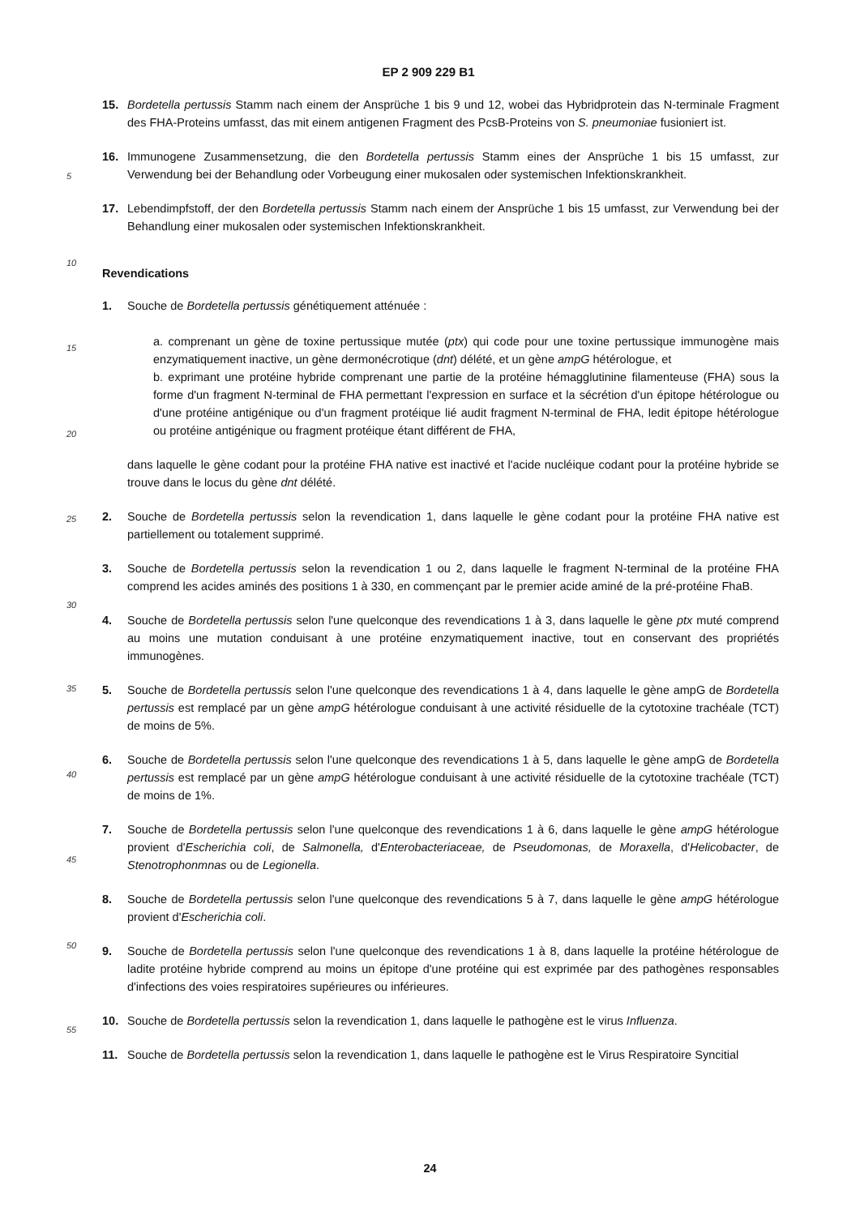EP 2 909 229 B1
15. Bordetella pertussis Stamm nach einem der Ansprüche 1 bis 9 und 12, wobei das Hybridprotein das N-terminale Fragment des FHA-Proteins umfasst, das mit einem antigenen Fragment des PcsB-Proteins von S. pneumoniae fusioniert ist.
16. Immunogene Zusammensetzung, die den Bordetella pertussis Stamm eines der Ansprüche 1 bis 15 umfasst, zur Verwendung bei der Behandlung oder Vorbeugung einer mukosalen oder systemischen Infektionskrankheit.
17. Lebendimpfstoff, der den Bordetella pertussis Stamm nach einem der Ansprüche 1 bis 15 umfasst, zur Verwendung bei der Behandlung einer mukosalen oder systemischen Infektionskrankheit.
Revendications
1. Souche de Bordetella pertussis génétiquement atténuée :
a. comprenant un gène de toxine pertussique mutée (ptx) qui code pour une toxine pertussique immunogène mais enzymatiquement inactive, un gène dermonécrotique (dnt) délété, et un gène ampG hétérologue, et
b. exprimant une protéine hybride comprenant une partie de la protéine hémagglutinine filamenteuse (FHA) sous la forme d'un fragment N-terminal de FHA permettant l'expression en surface et la sécrétion d'un épitope hétérologue ou d'une protéine antigénique ou d'un fragment protéique lié audit fragment N-terminal de FHA, ledit épitope hétérologue ou protéine antigénique ou fragment protéique étant différent de FHA,
dans laquelle le gène codant pour la protéine FHA native est inactivé et l'acide nucléique codant pour la protéine hybride se trouve dans le locus du gène dnt délété.
2. Souche de Bordetella pertussis selon la revendication 1, dans laquelle le gène codant pour la protéine FHA native est partiellement ou totalement supprimé.
3. Souche de Bordetella pertussis selon la revendication 1 ou 2, dans laquelle le fragment N-terminal de la protéine FHA comprend les acides aminés des positions 1 à 330, en commençant par le premier acide aminé de la pré-protéine FhaB.
4. Souche de Bordetella pertussis selon l'une quelconque des revendications 1 à 3, dans laquelle le gène ptx muté comprend au moins une mutation conduisant à une protéine enzymatiquement inactive, tout en conservant des propriétés immunogènes.
5. Souche de Bordetella pertussis selon l'une quelconque des revendications 1 à 4, dans laquelle le gène ampG de Bordetella pertussis est remplacé par un gène ampG hétérologue conduisant à une activité résiduelle de la cytotoxine trachéale (TCT) de moins de 5%.
6. Souche de Bordetella pertussis selon l'une quelconque des revendications 1 à 5, dans laquelle le gène ampG de Bordetella pertussis est remplacé par un gène ampG hétérologue conduisant à une activité résiduelle de la cytotoxine trachéale (TCT) de moins de 1%.
7. Souche de Bordetella pertussis selon l'une quelconque des revendications 1 à 6, dans laquelle le gène ampG hétérologue provient d'Escherichia coli, de Salmonella, d'Enterobacteriaceae, de Pseudomonas, de Moraxella, d'Helicobacter, de Stenotrophonmnas ou de Legionella.
8. Souche de Bordetella pertussis selon l'une quelconque des revendications 5 à 7, dans laquelle le gène ampG hétérologue provient d'Escherichia coli.
9. Souche de Bordetella pertussis selon l'une quelconque des revendications 1 à 8, dans laquelle la protéine hétérologue de ladite protéine hybride comprend au moins un épitope d'une protéine qui est exprimée par des pathogènes responsables d'infections des voies respiratoires supérieures ou inférieures.
10. Souche de Bordetella pertussis selon la revendication 1, dans laquelle le pathogène est le virus Influenza.
11. Souche de Bordetella pertussis selon la revendication 1, dans laquelle le pathogène est le Virus Respiratoire Syncitial
5
10
15
20
25
30
35
40
45
50
55
24